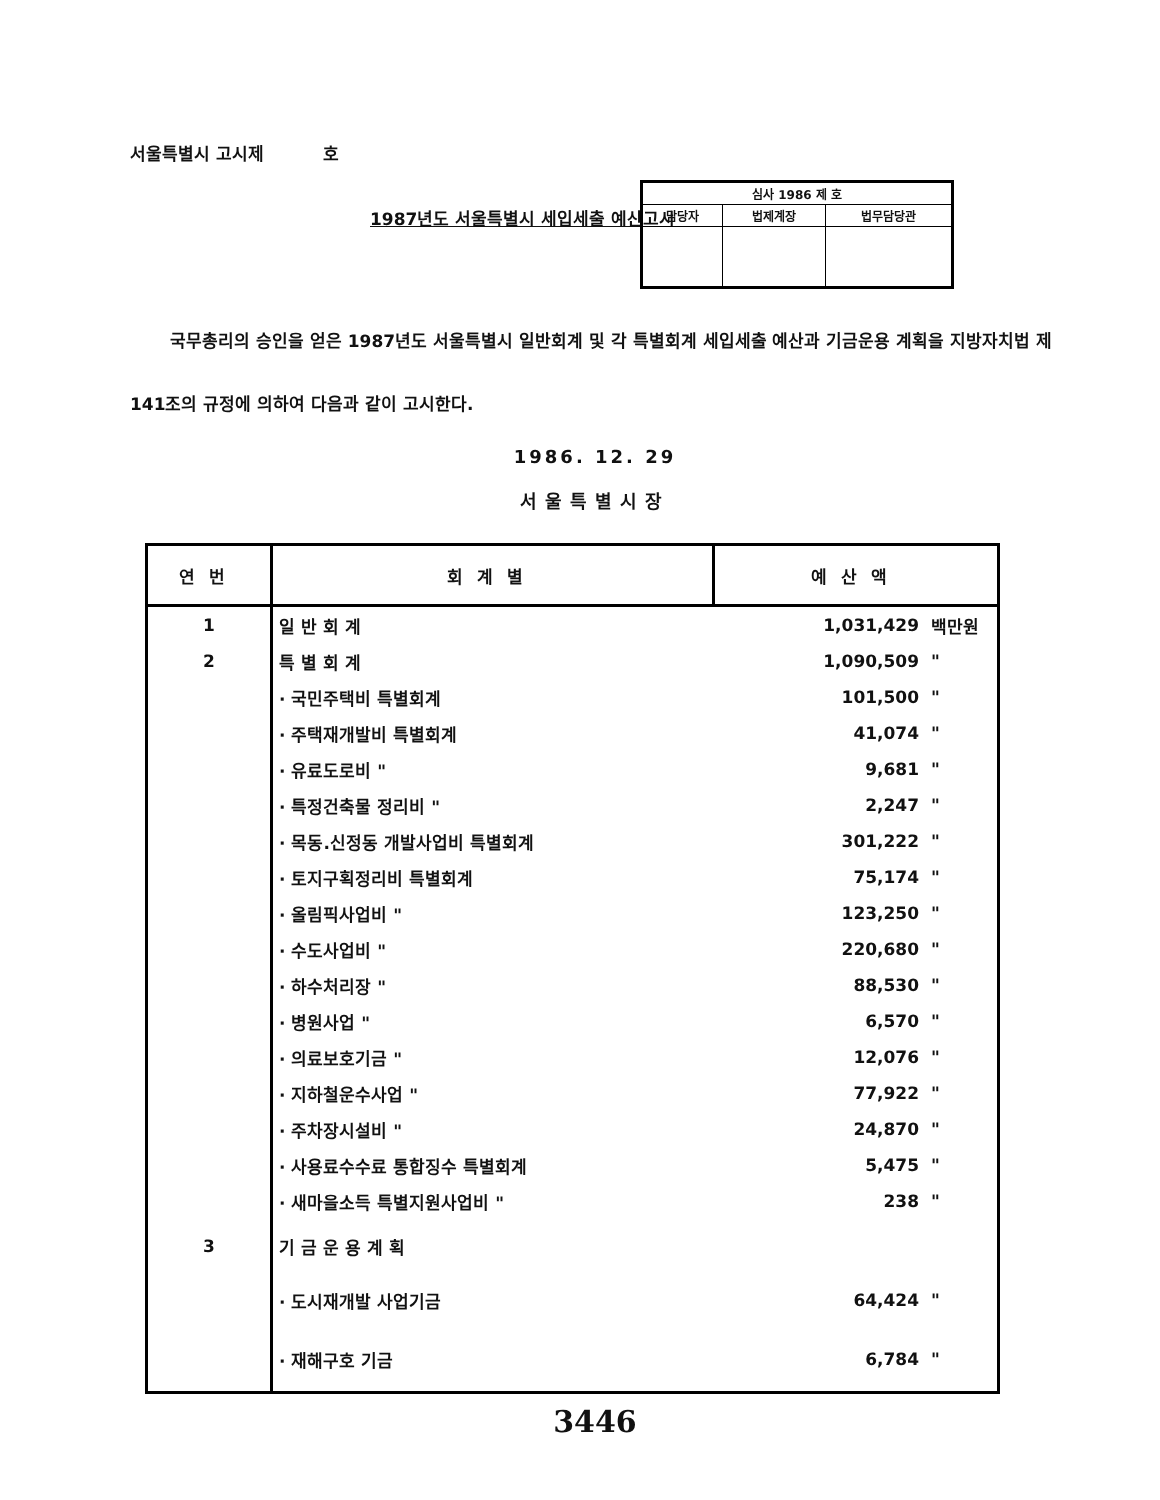서울특별시 고시제 호
1987년도 서울특별시 세입세출 예산고시
| 심사 1986 제 호 | | |
| 담당자 | 법제계장 | 법무담당관 |
국무총리의 승인을 얻은 1987년도 서울특별시 일반회계 및 각 특별회계 세입세출 예산과 기금운용 계획을 지방자치법 제141조의 규정에 의하여 다음과 같이 고시한다.
1986. 12. 29
서울특별시장
| 연번 | 회계별 | 예산액 | |
| --- | --- | --- | --- |
| 1 | 일 반 회 계 | 1,031,429 | 백만원 |
| 2 | 특 별 회 계 | 1,090,509 | " |
| | · 국민주택비 특별회계 | 101,500 | " |
| | · 주택재개발비 특별회계 | 41,074 | " |
| | · 유료도로비 " | 9,681 | " |
| | · 특정건축물 정리비 " | 2,247 | " |
| | · 목동.신정동 개발사업비 특별회계 | 301,222 | " |
| | · 토지구획정리비 특별회계 | 75,174 | " |
| | · 올림픽사업비 " | 123,250 | " |
| | · 수도사업비 " | 220,680 | " |
| | · 하수처리장 " | 88,530 | " |
| | · 병원사업 " | 6,570 | " |
| | · 의료보호기금 " | 12,076 | " |
| | · 지하철운수사업 " | 77,922 | " |
| | · 주차장시설비 " | 24,870 | " |
| | · 사용료수수료 통합징수 특별회계 | 5,475 | " |
| | · 새마을소득 특별지원사업비 " | 238 | " |
| 3 | 기 금 운 용 계 획 | | |
| | · 도시재개발 사업기금 | 64,424 | " |
| | · 재해구호 기금 | 6,784 | " |
3446